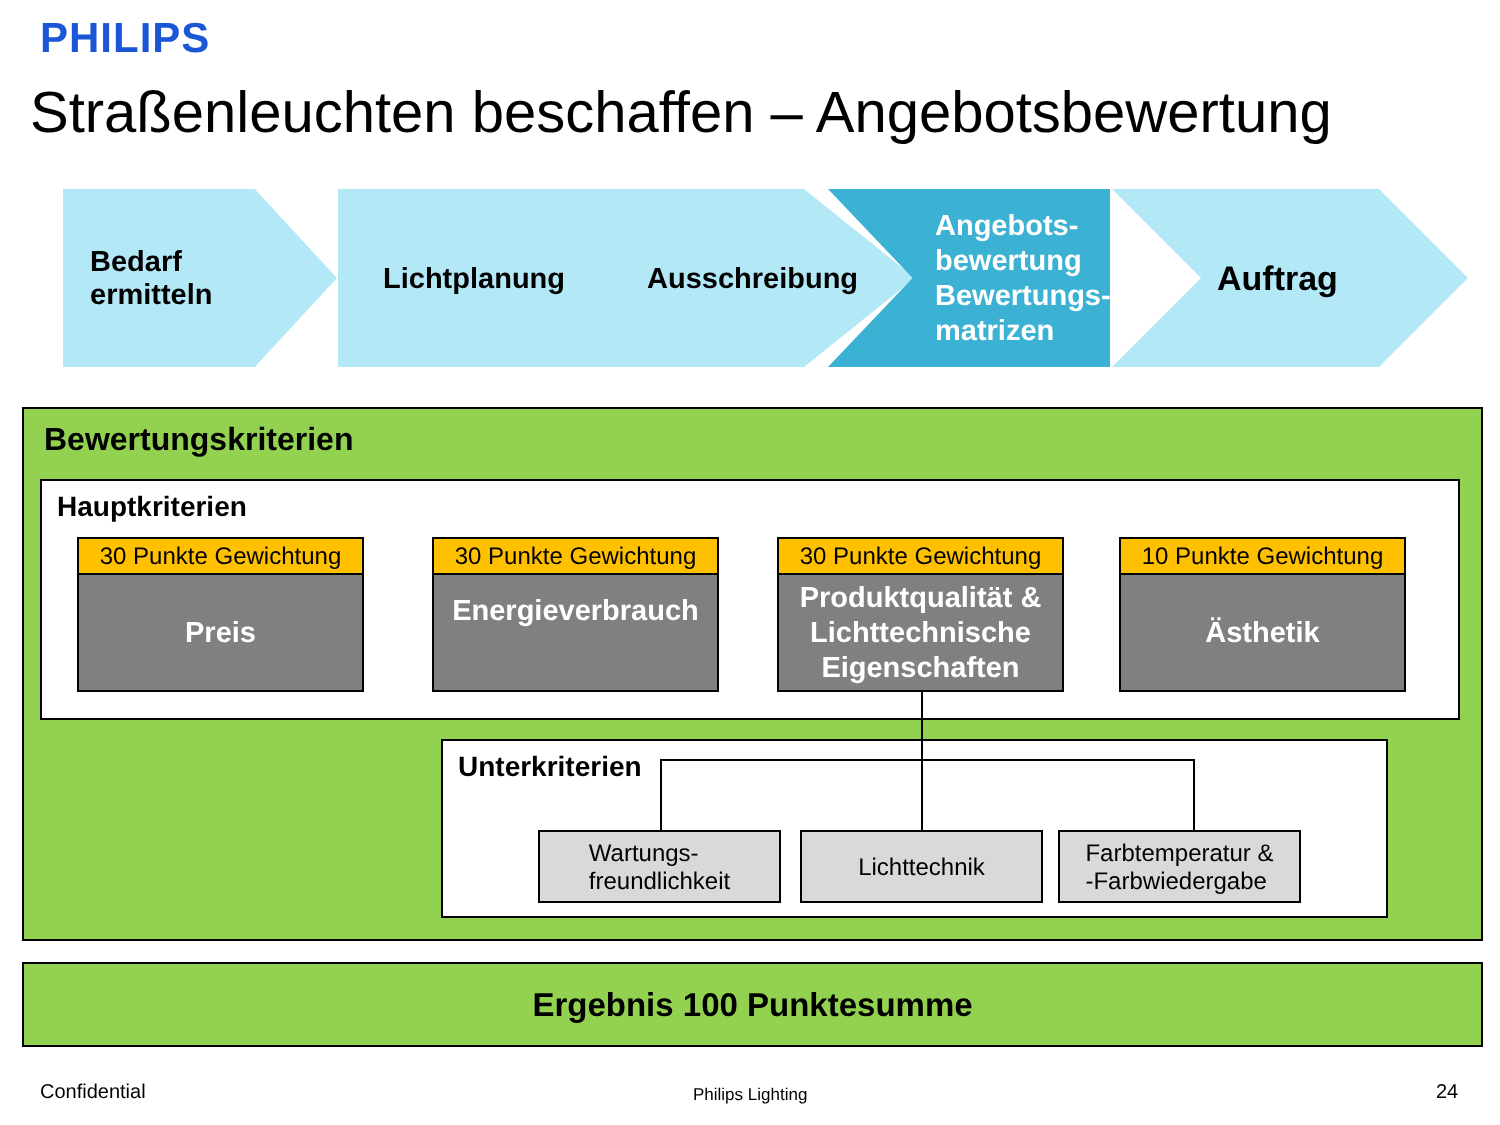PHILIPS
Straßenleuchten beschaffen – Angebotsbewertung
Bedarf
ermitteln
Lichtplanung Ausschreibung
Angebots-
bewertung
Bewertungs-
matrizen
Auftrag
Bewertungskriterien
Hauptkriterien
30 Punkte Gewichtung
Preis
30 Punkte Gewichtung
Energieverbrauch
30 Punkte Gewichtung
Produktqualität &
Lichttechnische
Eigenschaften
10 Punkte Gewichtung
Ästhetik
Unterkriterien
Wartungs-
freundlichkeit
Lichttechnik
Farbtemperatur &
-Farbwiedergabe
Ergebnis 100 Punktesumme
Confidential Philips Lighting 24